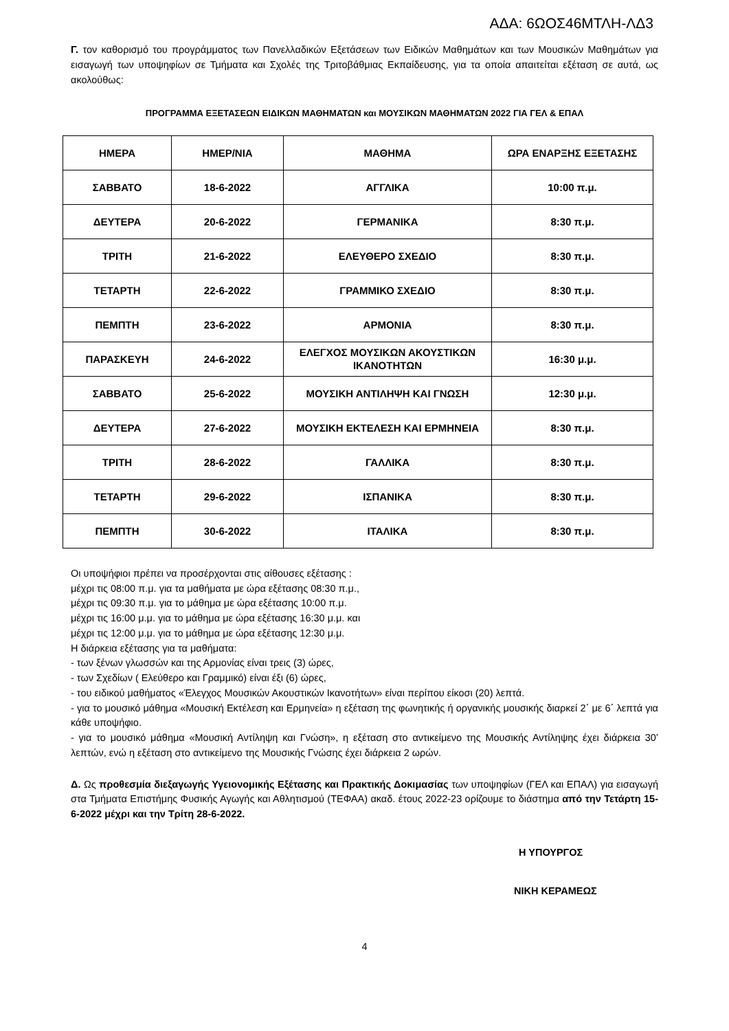ΑΔΑ: 6ΩΟΣ46ΜΤΛΗ-ΛΔ3
Γ. τον καθορισμό του προγράμματος των Πανελλαδικών Εξετάσεων των Ειδικών Μαθημάτων και των Μουσικών Μαθημάτων για εισαγωγή των υποψηφίων σε Τμήματα και Σχολές της Τριτοβάθμιας Εκπαίδευσης, για τα οποία απαιτείται εξέταση σε αυτά, ως ακολούθως:
ΠΡΟΓΡΑΜΜΑ ΕΞΕΤΑΣΕΩΝ ΕΙΔΙΚΩΝ ΜΑΘΗΜΑΤΩΝ και ΜΟΥΣΙΚΩΝ ΜΑΘΗΜΑΤΩΝ 2022 ΓΙΑ ΓΕΛ & ΕΠΑΛ
| ΗΜΕΡΑ | ΗΜΕΡ/ΝΙΑ | ΜΑΘΗΜΑ | ΩΡΑ ΕΝΑΡΞΗΣ ΕΞΕΤΑΣΗΣ |
| --- | --- | --- | --- |
| ΣΑΒΒΑΤΟ | 18-6-2022 | ΑΓΓΛΙΚΑ | 10:00 π.μ. |
| ΔΕΥΤΕΡΑ | 20-6-2022 | ΓΕΡΜΑΝΙΚΑ | 8:30 π.μ. |
| ΤΡΙΤΗ | 21-6-2022 | ΕΛΕΥΘΕΡΟ ΣΧΕΔΙΟ | 8:30 π.μ. |
| ΤΕΤΑΡΤΗ | 22-6-2022 | ΓΡΑΜΜΙΚΟ ΣΧΕΔΙΟ | 8:30 π.μ. |
| ΠΕΜΠΤΗ | 23-6-2022 | ΑΡΜΟΝΙΑ | 8:30 π.μ. |
| ΠΑΡΑΣΚΕΥΗ | 24-6-2022 | ΕΛΕΓΧΟΣ ΜΟΥΣΙΚΩΝ ΑΚΟΥΣΤΙΚΩΝ ΙΚΑΝΟΤΗΤΩΝ | 16:30 μ.μ. |
| ΣΑΒΒΑΤΟ | 25-6-2022 | ΜΟΥΣΙΚΗ ΑΝΤΙΛΗΨΗ ΚΑΙ ΓΝΩΣΗ | 12:30 μ.μ. |
| ΔΕΥΤΕΡΑ | 27-6-2022 | ΜΟΥΣΙΚΗ ΕΚΤΕΛΕΣΗ ΚΑΙ ΕΡΜΗΝΕΙΑ | 8:30 π.μ. |
| ΤΡΙΤΗ | 28-6-2022 | ΓΑΛΛΙΚΑ | 8:30 π.μ. |
| ΤΕΤΑΡΤΗ | 29-6-2022 | ΙΣΠΑΝΙΚΑ | 8:30 π.μ. |
| ΠΕΜΠΤΗ | 30-6-2022 | ΙΤΑΛΙΚΑ | 8:30 π.μ. |
Οι υποψήφιοι πρέπει να προσέρχονται στις αίθουσες εξέτασης :
μέχρι τις 08:00 π.μ. για τα μαθήματα με ώρα εξέτασης 08:30 π.μ.,
μέχρι τις 09:30 π.μ. για το μάθημα με ώρα εξέτασης 10:00 π.μ.
μέχρι τις 16:00 μ.μ. για το μάθημα με ώρα εξέτασης 16:30 μ.μ. και
μέχρι τις 12:00 μ.μ. για το μάθημα με ώρα εξέτασης 12:30 μ.μ.
Η διάρκεια εξέτασης για τα μαθήματα:
- των ξένων γλωσσών και της Αρμονίας είναι τρεις (3) ώρες,
- των Σχεδίων ( Ελεύθερο και Γραμμικό) είναι έξι (6) ώρες,
- του ειδικού μαθήματος «Έλεγχος Μουσικών Ακουστικών Ικανοτήτων» είναι περίπου είκοσι (20) λεπτά.
- για το μουσικό μάθημα «Μουσική Εκτέλεση και Ερμηνεία» η εξέταση της φωνητικής ή οργανικής μουσικής διαρκεί 2΄ με 6΄ λεπτά για κάθε υποψήφιο.
- για το μουσικό μάθημα «Μουσική Αντίληψη και Γνώση», η εξέταση στο αντικείμενο της Μουσικής Αντίληψης έχει διάρκεια 30’ λεπτών, ενώ η εξέταση στο αντικείμενο της Μουσικής Γνώσης έχει διάρκεια 2 ωρών.
Δ. Ως προθεσμία διεξαγωγής Υγειονομικής Εξέτασης και Πρακτικής Δοκιμασίας των υποψηφίων (ΓΕΛ και ΕΠΑΛ) για εισαγωγή στα Τμήματα Επιστήμης Φυσικής Αγωγής και Αθλητισμού (ΤΕΦΑΑ) ακαδ. έτους 2022-23 ορίζουμε το διάστημα από την Τετάρτη 15-6-2022 μέχρι και την Τρίτη 28-6-2022.
Η ΥΠΟΥΡΓΟΣ
ΝΙΚΗ ΚΕΡΑΜΕΩΣ
4